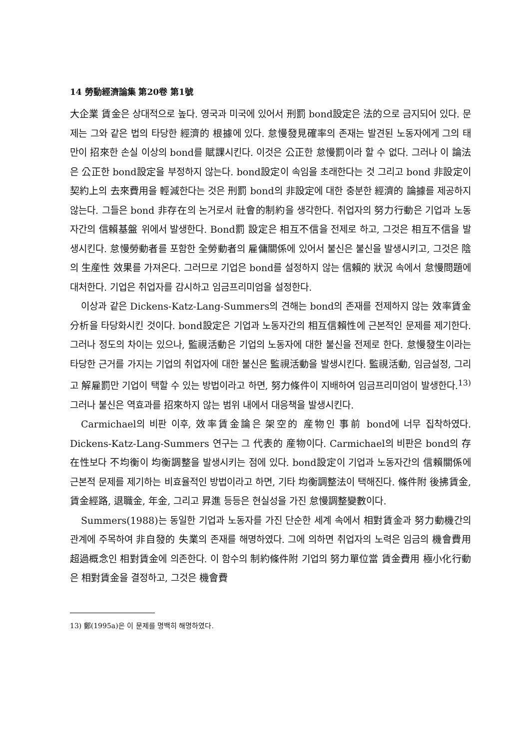14 勞動經濟論集 第20卷 第1號
大企業 賃金은 상대적으로 높다. 영국과 미국에 있어서 刑罰 bond設定은 法的으로 금지되어 있다. 문제는 그와 같은 법의 타당한 經濟的 根據에 있다. 怠慢發見確率의 존재는 발견된 노동자에게 그의 태만이 招來한 손실 이상의 bond를 賦課시킨다. 이것은 公正한 怠慢罰이라 할 수 없다. 그러나 이 論法은 公正한 bond設定을 부정하지 않는다. bond設定이 속임을 초래한다는 것 그리고 bond 非設定이 契約上의 去來費用을 輕減한다는 것은 刑罰 bond의 非設定에 대한 충분한 經濟的 論據를 제공하지 않는다. 그들은 bond 非存在의 논거로서 社會的制約을 생각한다. 취업자의 努力行動은 기업과 노동자간의 信賴基盤 위에서 발생한다. Bond罰 設定은 相互不信을 전제로 하고, 그것은 相互不信을 발생시킨다. 怠慢勞動者를 포함한 全勞動者의 雇傭關係에 있어서 불신은 불신을 발생시키고, 그것은 陰의 生産性 效果를 가져온다. 그러므로 기업은 bond를 설정하지 않는 信賴的 狀況 속에서 怠慢問題에 대처한다. 기업은 취업자를 감시하고 임금프리미엄을 설정한다.
이상과 같은 Dickens-Katz-Lang-Summers의 견해는 bond의 존재를 전제하지 않는 效率賃金分析을 타당화시킨 것이다. bond設定은 기업과 노동자간의 相互信賴性에 근본적인 문제를 제기한다. 그러나 정도의 차이는 있으나, 監視活動은 기업의 노동자에 대한 불신을 전제로 한다. 怠慢發生이라는 타당한 근거를 가지는 기업의 취업자에 대한 불신은 監視活動을 발생시킨다. 監視活動, 임금설정, 그리고 解雇罰만 기업이 택할 수 있는 방법이라고 하면, 努力條件이 지배하여 임금프리미엄이 발생한다.<sup>13)</sup>그러나 불신은 역효과를 招來하지 않는 범위 내에서 대응책을 발생시킨다.
Carmichael의 비판 이후, 效率賃金論은 架空的 産物인 事前 bond에 너무 집착하였다. Dickens-Katz-Lang-Summers 연구는 그 代表的 産物이다. Carmichael의 비판은 bond의 存在性보다 不均衡이 均衡調整을 발생시키는 점에 있다. bond設定이 기업과 노동자간의 信賴關係에 근본적 문제를 제기하는 비효율적인 방법이라고 하면, 기타 均衡調整法이 택해진다. 條件附 後拂賃金, 賃金經路, 退職金, 年金, 그리고 昇進 등등은 현실성을 가진 怠慢調整變數이다.
Summers(1988)는 동일한 기업과 노동자를 가진 단순한 세계 속에서 相對賃金과 努力動機간의 관계에 주목하여 非自發的 失業의 존재를 해명하였다. 그에 의하면 취업자의 노력은 임금의 機會費用 超過概念인 相對賃金에 의존한다. 이 함수의 制約條件附 기업의 努力單位當 賃金費用 極小化行動은 相對賃金을 결정하고, 그것은 機會費
13) 鄭(1995a)은 이 문제를 명백히 해명하였다.